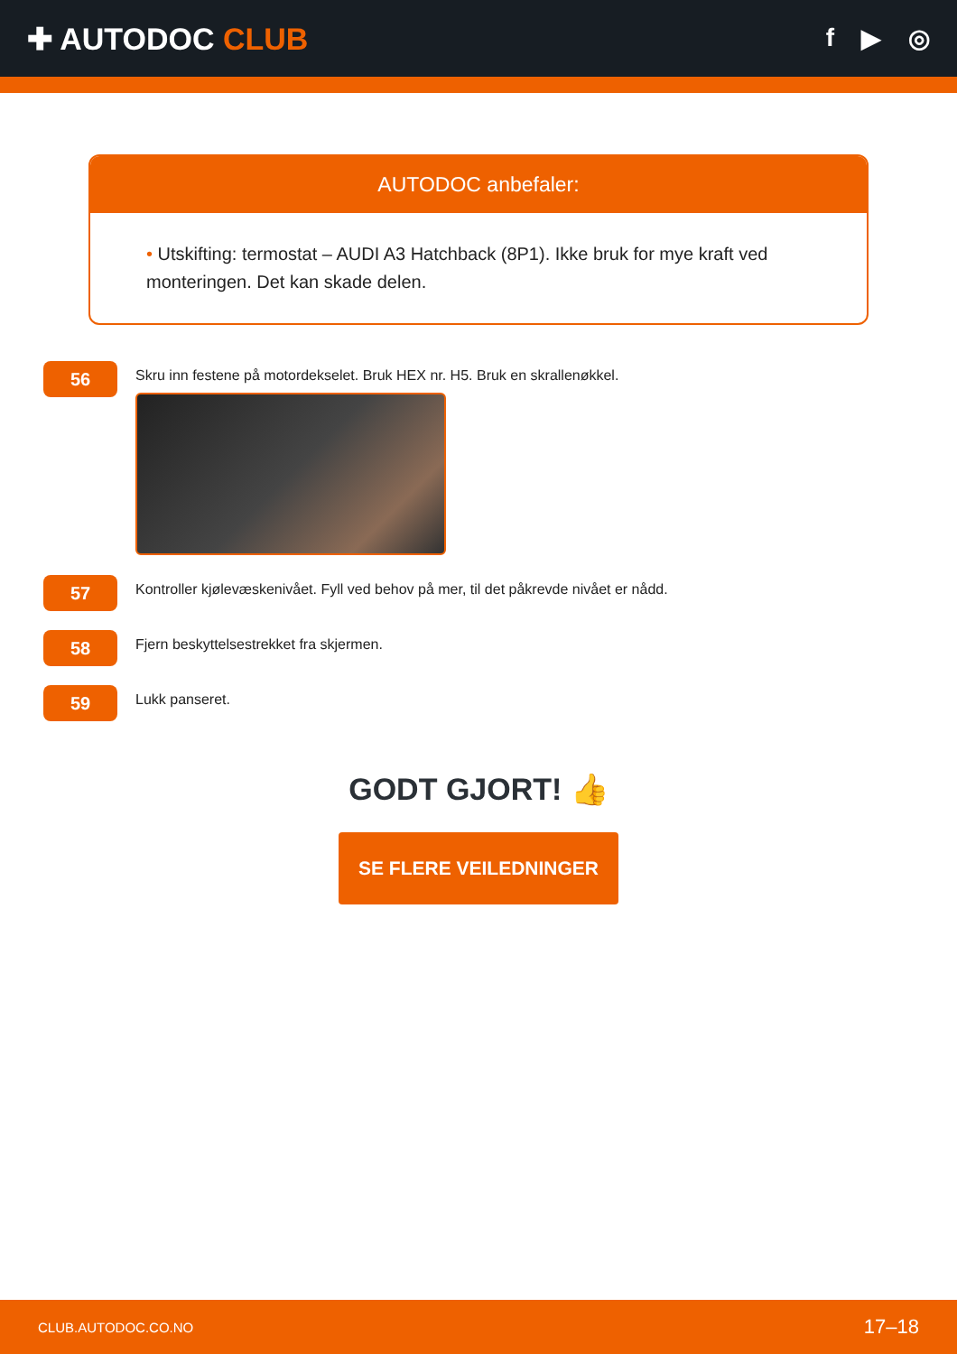✚ AUTODOC CLUB
f ▶ ◎
AUTODOC anbefaler:
• Utskifting: termostat – AUDI A3 Hatchback (8P1). Ikke bruk for mye kraft ved monteringen. Det kan skade delen.
56
Skru inn festene på motordekselet. Bruk HEX nr. H5. Bruk en skrallenøkkel.
57
Kontroller kjølevæskenivået. Fyll ved behov på mer, til det påkrevde nivået er nådd.
58
Fjern beskyttelsestrekket fra skjermen.
59
Lukk panseret.
GODT GJORT! 👍
SE FLERE VEILEDNINGER
CLUB.AUTODOC.CO.NO 17–18